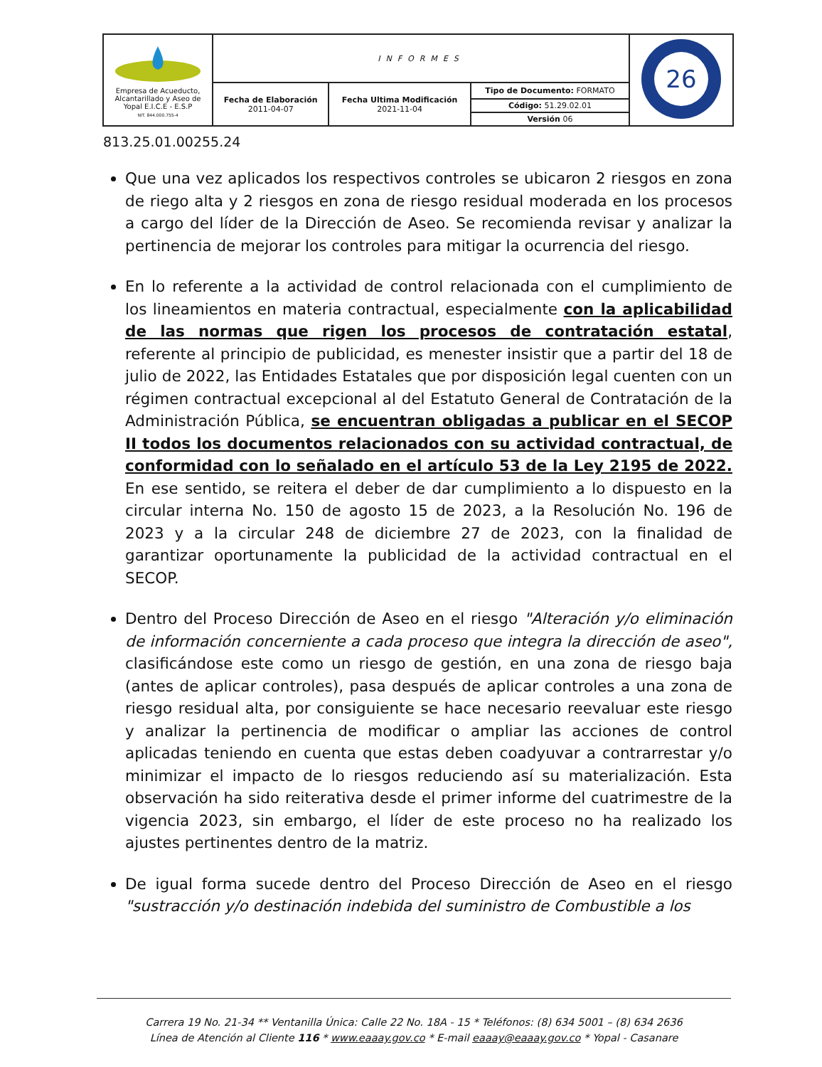| Empresa de Acueducto, Alcantarillado y Aseo de Yopal E.I.C.E - E.S.P NIT. 844.000.755-4 | INFORMES | | | 26 |
| | Fecha de Elaboración 2011-04-07 | Fecha Ultima Modificación 2021-11-04 | Tipo de Documento: FORMATO | |
| | | | Código: 51.29.02.01 | |
| | | | Versión 06 | |
813.25.01.00255.24
Que una vez aplicados los respectivos controles se ubicaron 2 riesgos en zona de riego alta y 2 riesgos en zona de riesgo residual moderada en los procesos a cargo del líder de la Dirección de Aseo. Se recomienda revisar y analizar la pertinencia de mejorar los controles para mitigar la ocurrencia del riesgo.
En lo referente a la actividad de control relacionada con el cumplimiento de los lineamientos en materia contractual, especialmente con la aplicabilidad de las normas que rigen los procesos de contratación estatal, referente al principio de publicidad, es menester insistir que a partir del 18 de julio de 2022, las Entidades Estatales que por disposición legal cuenten con un régimen contractual excepcional al del Estatuto General de Contratación de la Administración Pública, se encuentran obligadas a publicar en el SECOP II todos los documentos relacionados con su actividad contractual, de conformidad con lo señalado en el artículo 53 de la Ley 2195 de 2022. En ese sentido, se reitera el deber de dar cumplimiento a lo dispuesto en la circular interna No. 150 de agosto 15 de 2023, a la Resolución No. 196 de 2023 y a la circular 248 de diciembre 27 de 2023, con la finalidad de garantizar oportunamente la publicidad de la actividad contractual en el SECOP.
Dentro del Proceso Dirección de Aseo en el riesgo "Alteración y/o eliminación de información concerniente a cada proceso que integra la dirección de aseo", clasificándose este como un riesgo de gestión, en una zona de riesgo baja (antes de aplicar controles), pasa después de aplicar controles a una zona de riesgo residual alta, por consiguiente se hace necesario reevaluar este riesgo y analizar la pertinencia de modificar o ampliar las acciones de control aplicadas teniendo en cuenta que estas deben coadyuvar a contrarrestar y/o minimizar el impacto de lo riesgos reduciendo así su materialización. Esta observación ha sido reiterativa desde el primer informe del cuatrimestre de la vigencia 2023, sin embargo, el líder de este proceso no ha realizado los ajustes pertinentes dentro de la matriz.
De igual forma sucede dentro del Proceso Dirección de Aseo en el riesgo "sustracción y/o destinación indebida del suministro de Combustible a los
Carrera 19 No. 21-34 ** Ventanilla Única: Calle 22 No. 18A - 15 * Teléfonos: (8) 634 5001 – (8) 634 2636
Línea de Atención al Cliente 116 * www.eaaay.gov.co * E-mail eaaay@eaaay.gov.co * Yopal - Casanare